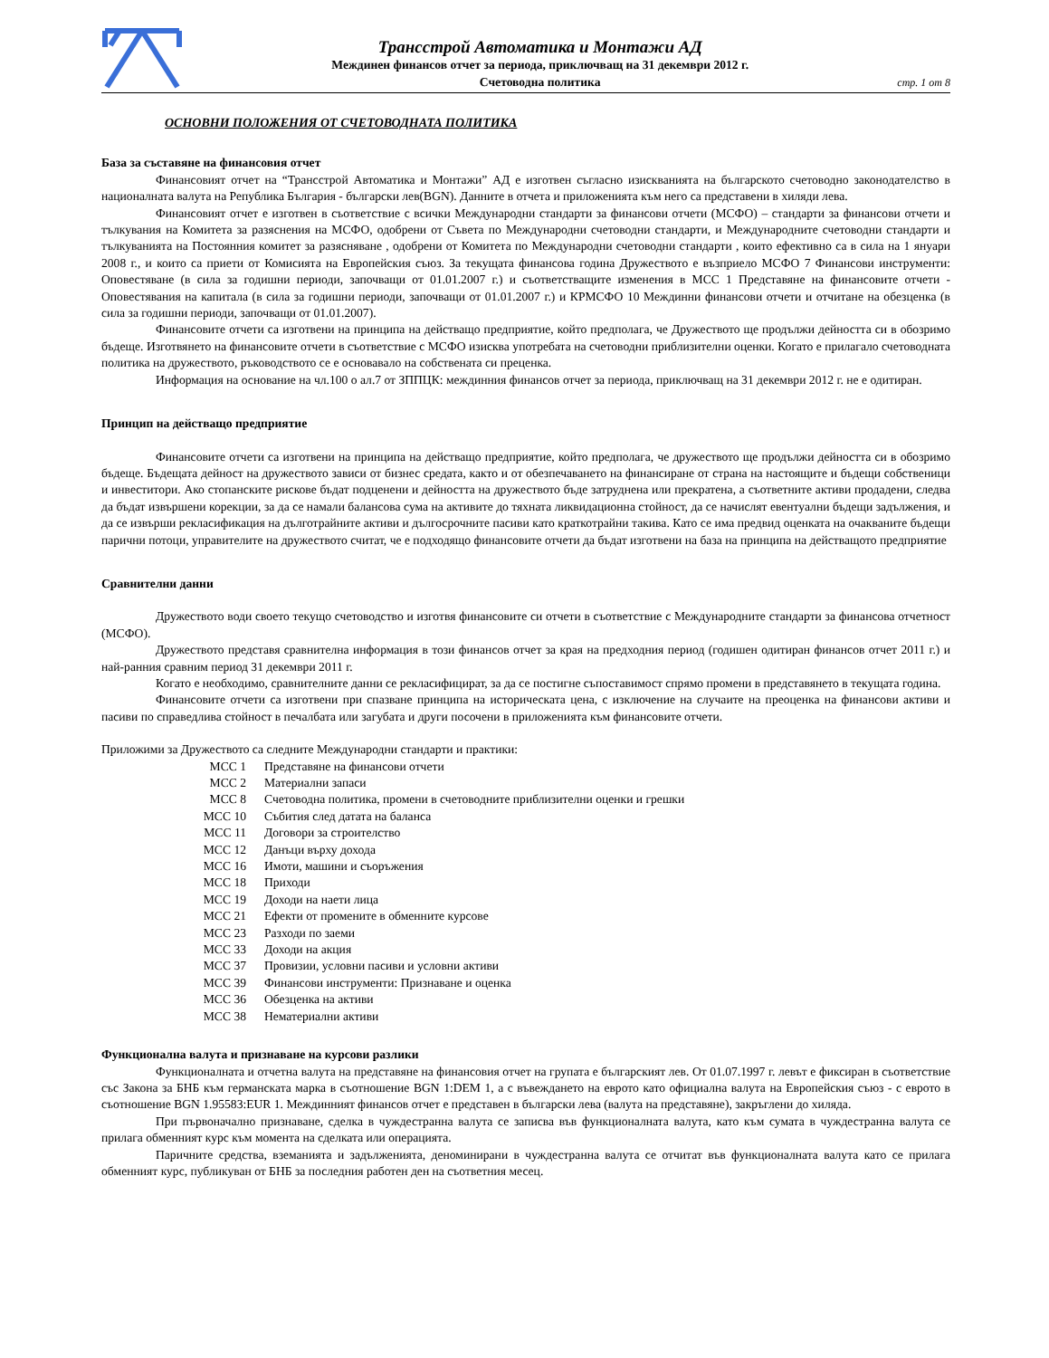Трансстрой Автоматика и Монтажи АД
Междинен финансов отчет за периода, приключващ на 31 декември 2012 г.
Счетоводна политика
стр. 1 от 8
ОСНОВНИ ПОЛОЖЕНИЯ ОТ СЧЕТОВОДНАТА ПОЛИТИКА
База за съставяне на финансовия отчет
Финансовият отчет на “Трансстрой Автоматика и Монтажи” АД е изготвен съгласно изискванията на българското счетоводно законодателство в националната валута на Република България - български лев(BGN). Данните в отчета и приложенията към него са представени в хиляди лева.
Финансовият отчет е изготвен в съответствие с всички Международни стандарти за финансови отчети (МСФО) – стандарти за финансови отчети и тълкувания на Комитета за разяснения на МСФО, одобрени от Съвета по Международни счетоводни стандарти, и Международните счетоводни стандарти и тълкуванията на Постоянния комитет за разясняване , одобрени от Комитета по Международни счетоводни стандарти , които ефективно са в сила на 1 януари 2008 г., и които са приети от Комисията на Европейския съюз. За текущата финансова година Дружеството е възприело МСФО 7 Финансови инструменти: Оповестяване (в сила за годишни периоди, започващи от 01.01.2007 г.) и съответстващите изменения в МСС 1 Представяне на финансовите отчети - Оповестявания на капитала (в сила за годишни периоди, започващи от 01.01.2007 г.) и КРМСФО 10 Междинни финансови отчети и отчитане на обезценка (в сила за годишни периоди, започващи от 01.01.2007).
Финансовите отчети са изготвени на принципа на действащо предприятие, който предполага, че Дружеството ще продължи дейността си в обозримо бъдеще. Изготвянето на финансовите отчети в съответствие с МСФО изисква употребата на счетоводни приблизителни оценки. Когато е прилагало счетоводната политика на дружеството, ръководството се е основавало на собствената си преценка.
Информация на основание на чл.100 о ал.7 от ЗППЦК: междинния финансов отчет за периода, приключващ на 31 декември 2012 г. не е одитиран.
Принцип на действащо предприятие
Финансовите отчети са изготвени на принципа на действащо предприятие, който предполага, че дружеството ще продължи дейността си в обозримо бъдеще. Бъдещата дейност на дружеството зависи от бизнес средата, както и от обезпечаването на финансиране от страна на настоящите и бъдещи собственици и инвеститори. Ако стопанските рискове бъдат подценени и дейността на дружеството бъде затруднена или прекратена, а съответните активи продадени, следва да бъдат извършени корекции, за да се намали балансова сума на активите до тяхната ликвидационна стойност, да се начислят евентуални бъдещи задължения, и да се извърши рекласификация на дълготрайните активи и дългосрочните пасиви като краткотрайни такива. Като се има предвид оценката на очакваните бъдещи парични потоци, управителите на дружеството считат, че е подходящо финансовите отчети да бъдат изготвени на база на принципа на действащото предприятие
Сравнителни данни
Дружеството води своето текущо счетоводство и изготвя финансовите си отчети в съответствие с Международните стандарти за финансова отчетност (МСФО).
Дружеството представя сравнителна информация в този финансов отчет за края на предходния период (годишен одитиран финансов отчет 2011 г.) и най-ранния сравним период 31 декември 2011 г.
Когато е необходимо, сравнителните данни се рекласифицират, за да се постигне съпоставимост спрямо промени в представянето в текущата година.
Финансовите отчети са изготвени при спазване принципа на историческата цена, с изключение на случаите на преоценка на финансови активи и пасиви по справедлива стойност в печалбата или загубата и други посочени в приложенията към финансовите отчети.
Приложими за Дружеството са следните Международни стандарти и практики:
| МСС 1 | Представяне на финансови отчети |
| МСС 2 | Материални запаси |
| МСС 8 | Счетоводна политика, промени в счетоводните приблизителни оценки и грешки |
| МСС 10 | Събития след датата на баланса |
| МСС 11 | Договори за строителство |
| МСС 12 | Данъци върху дохода |
| МСС 16 | Имоти, машини и съоръжения |
| МСС 18 | Приходи |
| МСС 19 | Доходи на наети лица |
| МСС 21 | Ефекти от промените в обменните курсове |
| МСС 23 | Разходи по заеми |
| МСС 33 | Доходи на акция |
| МСС 37 | Провизии, условни пасиви и условни активи |
| МСС 39 | Финансови инструменти: Признаване и оценка |
| МСС 36 | Обезценка на активи |
| МСС 38 | Нематериални активи |
Функционална валута и признаване на курсови разлики
Функционалната и отчетна валута на представяне на финансовия отчет на групата е българският лев. От 01.07.1997 г. левът е фиксиран в съответствие със Закона за БНБ към германската марка в съотношение BGN 1:DEM 1, а с въвеждането на еврото като официална валута на Европейския съюз - с еврото в съотношение BGN 1.95583:EUR 1. Междинният финансов отчет е представен в български лева (валута на представяне), закръглени до хиляда.
При първоначално признаване, сделка в чуждестранна валута се записва във функционалната валута, като към сумата в чуждестранна валута се прилага обменният курс към момента на сделката или операцията.
Паричните средства, вземанията и задълженията, деноминирани в чуждестранна валута се отчитат във функционалната валута като се прилага обменният курс, публикуван от БНБ за последния работен ден на съответния месец.